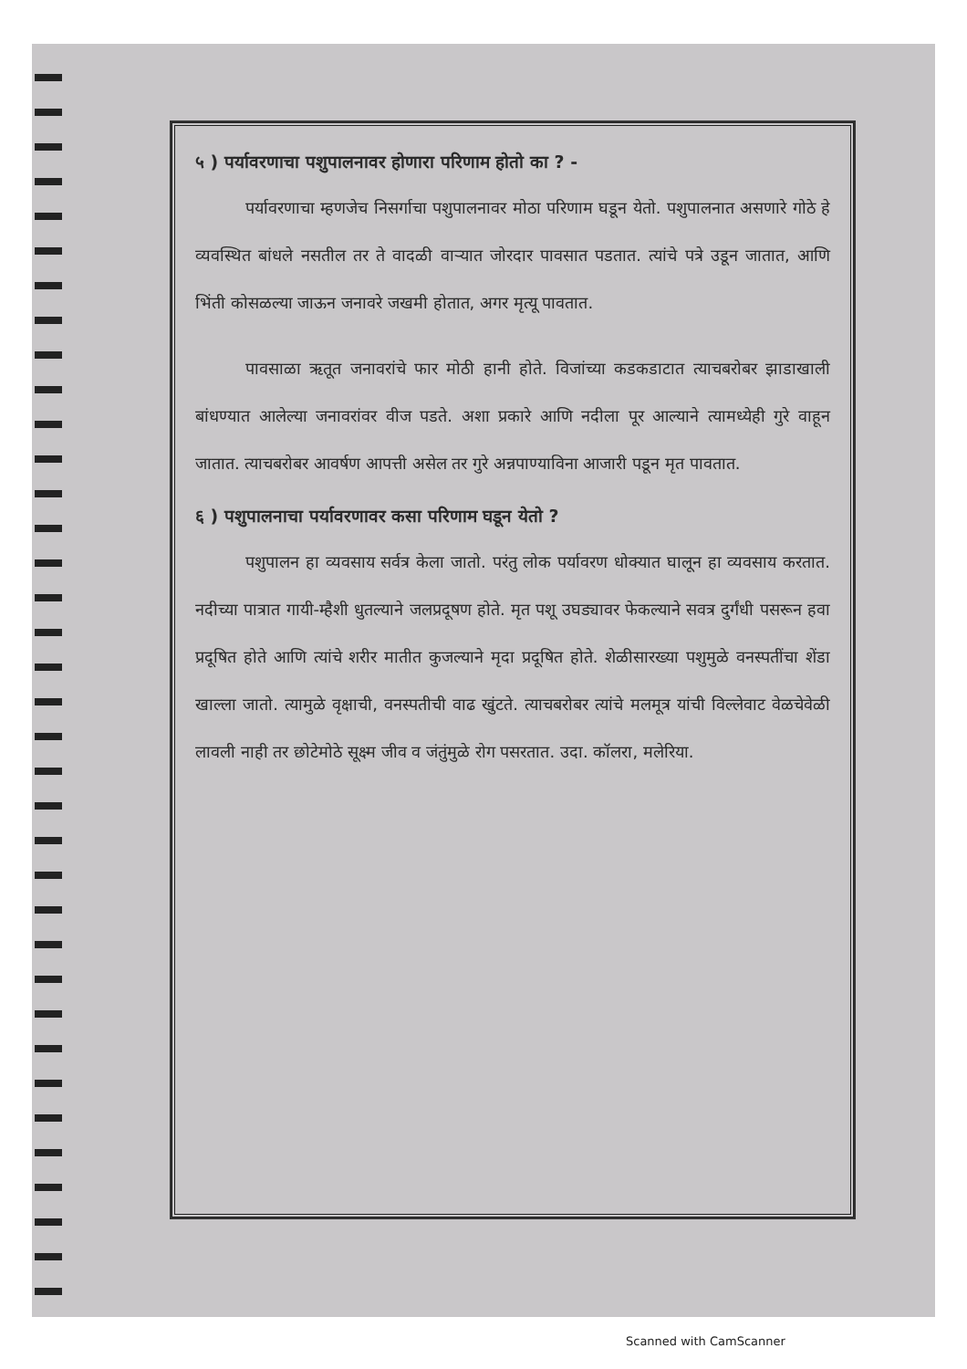५ ) पर्यावरणाचा पशुपालनावर होणारा परिणाम होतो का ? -
पर्यावरणाचा म्हणजेच निसर्गाचा पशुपालनावर मोठा परिणाम घडून येतो. पशुपालनात असणारे गोठे हे व्यवस्थित बांधले नसतील तर ते वादळी वाऱ्यात जोरदार पावसात पडतात. त्यांचे पत्रे उडून जातात, आणि भिंती कोसळल्या जाऊन जनावरे जखमी होतात, अगर मृत्यू पावतात.
पावसाळा ऋतूत जनावरांचे फार मोठी हानी होते. विजांच्या कडकडाटात त्याचबरोबर झाडाखाली बांधण्यात आलेल्या जनावरांवर वीज पडते. अशा प्रकारे आणि नदीला पूर आल्याने त्यामध्येही गुरे वाहून जातात. त्याचबरोबर आवर्षण आपत्ती असेल तर गुरे अन्नपाण्याविना आजारी पडून मृत पावतात.
६ ) पशुपालनाचा पर्यावरणावर कसा परिणाम घडून येतो ?
पशुपालन हा व्यवसाय सर्वत्र केला जातो. परंतु लोक पर्यावरण धोक्यात घालून हा व्यवसाय करतात. नदीच्या पात्रात गायी-म्हैशी धुतल्याने जलप्रदूषण होते. मृत पशू उघड्यावर फेकल्याने सवत्र दुर्गंधी पसरून हवा प्रदूषित होते आणि त्यांचे शरीर मातीत कुजल्याने मृदा प्रदूषित होते. शेळीसारख्या पशुमुळे वनस्पतींचा शेंडा खाल्ला जातो. त्यामुळे वृक्षाची, वनस्पतीची वाढ खुंटते. त्याचबरोबर त्यांचे मलमूत्र यांची विल्लेवाट वेळचेवेळी लावली नाही तर छोटेमोठे सूक्ष्म जीव व जंतुंमुळे रोग पसरतात. उदा. कॉलरा, मलेरिया.
Scanned with CamScanner